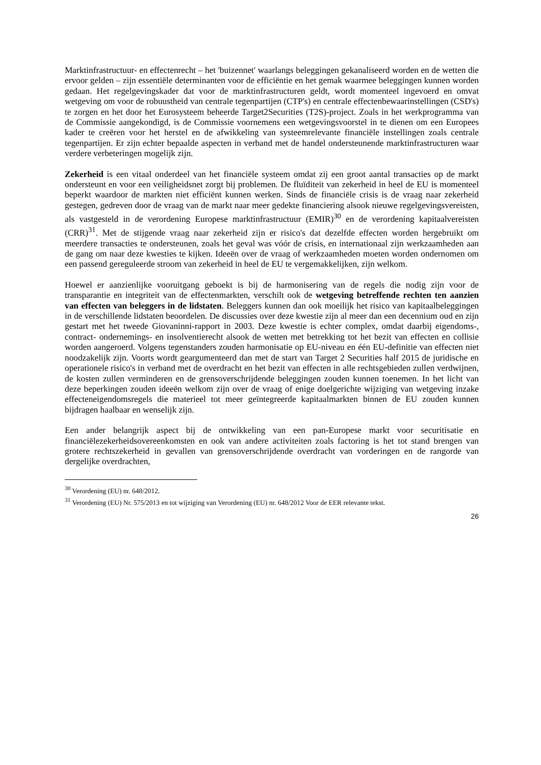Marktinfrastructuur- en effectenrecht – het 'buizennet' waarlangs beleggingen gekanaliseerd worden en de wetten die ervoor gelden – zijn essentiële determinanten voor de efficiëntie en het gemak waarmee beleggingen kunnen worden gedaan. Het regelgevingskader dat voor de marktinfrastructuren geldt, wordt momenteel ingevoerd en omvat wetgeving om voor de robuustheid van centrale tegenpartijen (CTP's) en centrale effectenbewaarinstellingen (CSD's) te zorgen en het door het Eurosysteem beheerde Target2Securities (T2S)-project. Zoals in het werkprogramma van de Commissie aangekondigd, is de Commissie voornemens een wetgevingsvoorstel in te dienen om een Europees kader te creëren voor het herstel en de afwikkeling van systeemrelevante financiële instellingen zoals centrale tegenpartijen. Er zijn echter bepaalde aspecten in verband met de handel ondersteunende marktinfrastructuren waar verdere verbeteringen mogelijk zijn.
Zekerheid is een vitaal onderdeel van het financiële systeem omdat zij een groot aantal transacties op de markt ondersteunt en voor een veiligheidsnet zorgt bij problemen. De fluïditeit van zekerheid in heel de EU is momenteel beperkt waardoor de markten niet efficiënt kunnen werken. Sinds de financiële crisis is de vraag naar zekerheid gestegen, gedreven door de vraag van de markt naar meer gedekte financiering alsook nieuwe regelgevingsvereisten, als vastgesteld in de verordening Europese marktinfrastructuur (EMIR)<sup>30</sup> en de verordening kapitaalvereisten (CRR)<sup>31</sup>. Met de stijgende vraag naar zekerheid zijn er risico's dat dezelfde effecten worden hergebruikt om meerdere transacties te ondersteunen, zoals het geval was vóór de crisis, en internationaal zijn werkzaamheden aan de gang om naar deze kwesties te kijken. Ideeën over de vraag of werkzaamheden moeten worden ondernomen om een passend gereguleerde stroom van zekerheid in heel de EU te vergemakkelijken, zijn welkom.
Hoewel er aanzienlijke vooruitgang geboekt is bij de harmonisering van de regels die nodig zijn voor de transparantie en integriteit van de effectenmarkten, verschilt ook de wetgeving betreffende rechten ten aanzien van effecten van beleggers in de lidstaten. Beleggers kunnen dan ook moeilijk het risico van kapitaalbeleggingen in de verschillende lidstaten beoordelen. De discussies over deze kwestie zijn al meer dan een decennium oud en zijn gestart met het tweede Giovaninni-rapport in 2003. Deze kwestie is echter complex, omdat daarbij eigendoms-, contract- ondernemings- en insolventierecht alsook de wetten met betrekking tot het bezit van effecten en collisie worden aangeroerd. Volgens tegenstanders zouden harmonisatie op EU-niveau en één EU-definitie van effecten niet noodzakelijk zijn. Voorts wordt geargumenteerd dan met de start van Target 2 Securities half 2015 de juridische en operationele risico's in verband met de overdracht en het bezit van effecten in alle rechtsgebieden zullen verdwijnen, de kosten zullen verminderen en de grensoverschrijdende beleggingen zouden kunnen toenemen. In het licht van deze beperkingen zouden ideeën welkom zijn over de vraag of enige doelgerichte wijziging van wetgeving inzake effecteneigendomsregels die materieel tot meer geïntegreerde kapitaalmarkten binnen de EU zouden kunnen bijdragen haalbaar en wenselijk zijn.
Een ander belangrijk aspect bij de ontwikkeling van een pan-Europese markt voor securitisatie en financiëlezekerheidsovereenkomsten en ook van andere activiteiten zoals factoring is het tot stand brengen van grotere rechtszekerheid in gevallen van grensoverschrijdende overdracht van vorderingen en de rangorde van dergelijke overdrachten,
<sup>30</sup> Verordening (EU) nr. 648/2012.
<sup>31</sup> Verordening (EU) Nr. 575/2013 en tot wijziging van Verordening (EU) nr. 648/2012 Voor de EER relevante tekst.
26